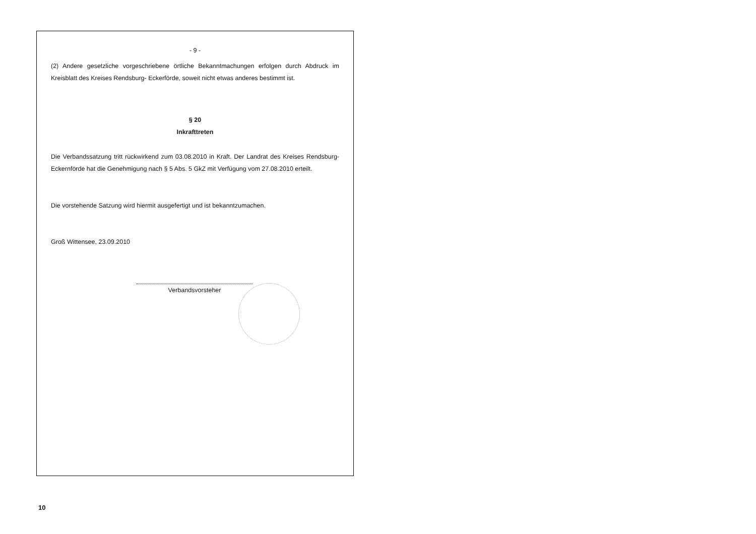- 9 -
(2) Andere gesetzliche vorgeschriebene örtliche Bekanntmachungen erfolgen durch Abdruck im Kreisblatt des Kreises Rendsburg- Eckerförde, soweit nicht etwas anderes bestimmt ist.
§ 20
Inkrafttreten
Die Verbandssatzung tritt rückwirkend zum 03.08.2010 in Kraft. Der Landrat des Kreises Rendsburg-Eckernförde hat die Genehmigung nach § 5 Abs. 5 GkZ mit Verfügung vom 27.08.2010 erteilt.
Die vorstehende Satzung wird hiermit ausgefertigt und ist bekanntzumachen.
Groß Wittensee, 23.09.2010
Verbandsvorsteher
10